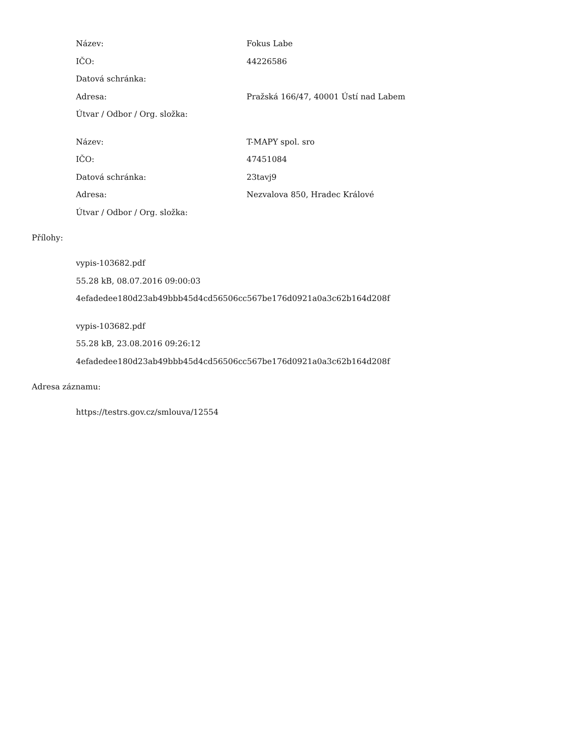| Název: | Fokus Labe |
| IČO: | 44226586 |
| Datová schránka: | |
| Adresa: | Pražská 166/47, 40001 Ústí nad Labem |
| Útvar / Odbor / Org. složka: | |
| Název: | T-MAPY spol. sro |
| IČO: | 47451084 |
| Datová schránka: | 23tavj9 |
| Adresa: | Nezvalova 850, Hradec Králové |
| Útvar / Odbor / Org. složka: | |
Přílohy:
vypis-103682.pdf
55.28 kB, 08.07.2016 09:00:03
4efadedee180d23ab49bbb45d4cd56506cc567be176d0921a0a3c62b164d208f
vypis-103682.pdf
55.28 kB, 23.08.2016 09:26:12
4efadedee180d23ab49bbb45d4cd56506cc567be176d0921a0a3c62b164d208f
Adresa záznamu:
https://testrs.gov.cz/smlouva/12554